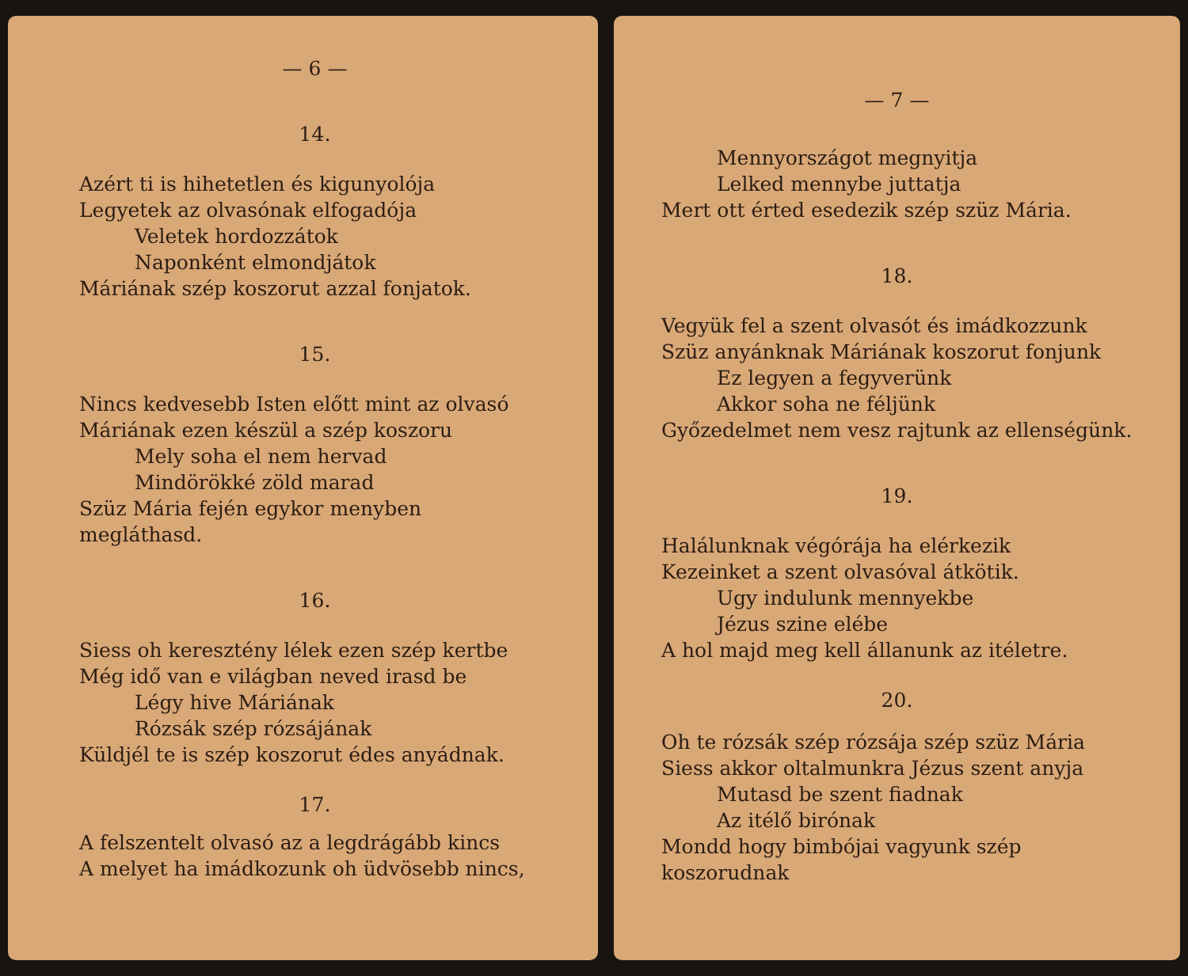— 6 —
14.
Azért ti is hihetetlen és kigunyolója
Legyetek az olvasónak elfogadója
Veletek hordozzátok
Naponként elmondjátok
Máriának szép koszorut azzal fonjatok.
15.
Nincs kedvesebb Isten előtt mint az olvasó
Máriának ezen készül a szép koszoru
Mely soha el nem hervad
Mindörökké zöld marad
Szüz Mária fején egykor menyben megláthasd.
16.
Siess oh keresztény lélek ezen szép kertbe
Még idő van e világban neved irasd be
Légy hive Máriának
Rózsák szép rózsájának
Küldjél te is szép koszorut édes anyádnak.
17.
A felszentelt olvasó az a legdrágább kincs
A melyet ha imádkozunk oh üdvösebb nincs,
— 7 —
Mennyországot megnyitja
Lelked mennybe juttatja
Mert ott érted esedezik szép szüz Mária.
18.
Vegyük fel a szent olvasót és imádkozzunk
Szüz anyánknak Máriának koszorut fonjunk
Ez legyen a fegyverünk
Akkor soha ne féljünk
Győzedelmet nem vesz rajtunk az ellenségünk.
19.
Halálunknak végórája ha elérkezik
Kezeinket a szent olvasóval átkötik.
Ugy indulunk mennyekbe
Jézus szine elébe
A hol majd meg kell állanunk az itéletre.
20.
Oh te rózsák szép rózsája szép szüz Mária
Siess akkor oltalmunkra Jézus szent anyja
Mutasd be szent fiadnak
Az itélő birónak
Mondd hogy bimbójai vagyunk szép koszorudnak